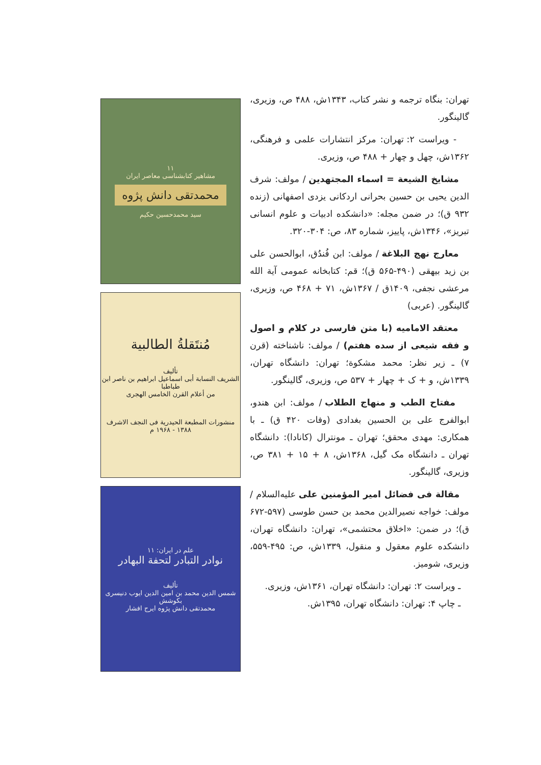۱۱
مشاهیر کتابشناسی معاصر ایران
محمدتقی دانش پژوه
سید محمدحسین حکیم
مُنتَقلةُ الطالبیة
تألیف
الشریف النسابة أبی اسماعیل ابراهیم بن ناصر ابن طباطبا
من أعلام القرن الخامس الهجری
منشورات المطبعة الحیدریة فی النجف الاشرف
۱۳۸۸ - ۱۹۶۸ م
علم در ایران: ۱۱
نوادر التبادر لتحفة البهادر
تألیف
شمس الدین محمد بن امین الدین ایوب دنیسری
بکوشش
محمدتقی دانش پژوه ایرج افشار
تهران: بنگاه ترجمه و نشر کتاب، ۱۳۴۳ش، ۴۸۸ ص، وزیری، گالینگور.
- ویراست ۲: تهران: مرکز انتشارات علمی و فرهنگی، ۱۳۶۲ش، چهل و چهار + ۴۸۸ ص، وزیری.
مشایخ الشیعة = اسماء المجتهدین / مولف: شرف الدین یحیی بن حسین بحرانی اردکانی یزدی اصفهانی (زنده ۹۳۲ ق)؛ در ضمن مجله: «دانشکده ادبیات و علوم انسانی تبریز»، ۱۳۴۶ش، پاییز، شماره ۸۳، ص: ۳۰۴-۳۲۰.
معارج نهج البلاغة / مولف: ابن فُندُق، ابوالحسن علی بن زید بیهقی (۴۹۰-۵۶۵ ق)؛ قم: کتابخانه عمومی آیة الله مرعشی نجفی، ۱۴۰۹ق / ۱۳۶۷ش، ۷۱ + ۴۶۸ ص، وزیری، گالینگور. (عربی)
معتقد الامامیه (با متن فارسی در کلام و اصول و فقه شیعی از سده هفتم) / مولف: ناشناخته (قرن ۷) ـ زیر نظر: محمد مشکوة؛ تهران: دانشگاه تهران، ۱۳۳۹ش، و + ک + چهار + ۵۳۷ ص، وزیری، گالینگور.
مفتاح الطب و منهاج الطلاب / مولف: ابن هندو، ابوالفرج علی بن الحسین بغدادی (وفات ۴۲۰ ق) ـ با همکاری: مهدی محقق؛ تهران ـ مونترال (کانادا): دانشگاه تهران ـ دانشگاه مک گیل، ۱۳۶۸ش، ۸ + ۱۵ + ۳۸۱ ص، وزیری، گالینگور.
مقالة فی فضائل امیر المؤمنین علی علیه‌السلام / مولف: خواجه نصیرالدین محمد بن حسن طوسی (۵۹۷-۶۷۲ ق)؛ در ضمن: «اخلاق محتشمی»، تهران: دانشگاه تهران، دانشکده علوم معقول و منقول، ۱۳۳۹ش، ص: ۴۹۵-۵۵۹، وزیری، شومیز.
ـ ویراست ۲: تهران: دانشگاه تهران، ۱۳۶۱ش، وزیری.
ـ چاپ ۴: تهران: دانشگاه تهران، ۱۳۹۵ش.